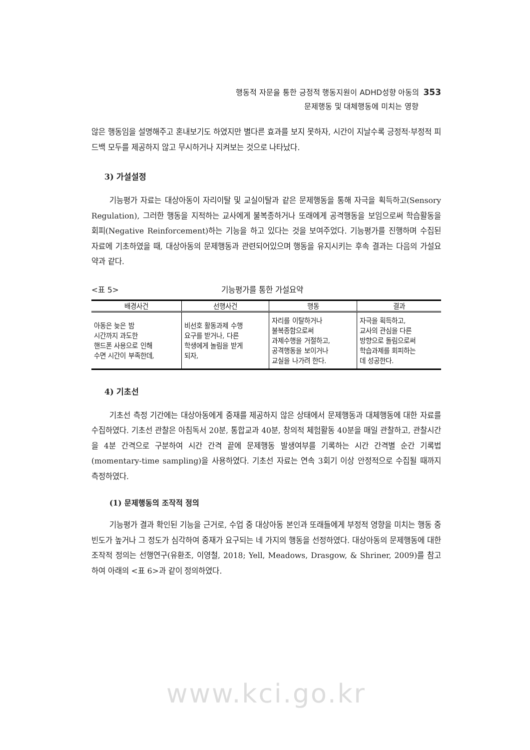행동적 자문을 통한 긍정적 행동지원이 ADHD성향 아동의 353
문제행동 및 대체행동에 미치는 영향
않은 행동임을 설명해주고 혼내보기도 하였지만 별다른 효과를 보지 못하자, 시간이 지날수록 긍정적·부정적 피드백 모두를 제공하지 않고 무시하거나 지켜보는 것으로 나타났다.
3) 가설설정
기능평가 자료는 대상아동이 자리이탈 및 교실이탈과 같은 문제행동을 통해 자극을 획득하고(Sensory Regulation), 그러한 행동을 지적하는 교사에게 불복종하거나 또래에게 공격행동을 보임으로써 학습활동을 회피(Negative Reinforcement)하는 기능을 하고 있다는 것을 보여주었다. 기능평가를 진행하며 수집된 자료에 기초하였을 때, 대상아동의 문제행동과 관련되어있으며 행동을 유지시키는 후속 결과는 다음의 가설요약과 같다.
<표 5> 기능평가를 통한 가설요약
| 배경사건 | 선행사건 | 행동 | 결과 |
| --- | --- | --- | --- |
| 아동은 늦은 밤 시간까지 과도한 핸드폰 사용으로 인해 수면 시간이 부족한데, | 비선호 활동과제 수행 요구를 받거나, 다른 학생에게 놀림을 받게 되자, | 자리를 이탈하거나 불복종함으로써 과제수행을 거절하고, 공격행동을 보이거나 교실을 나가려 한다. | 자극을 획득하고, 교사의 관심을 다른 방향으로 돌림으로써 학습과제를 회피하는 데 성공한다. |
4) 기초선
기초선 측정 기간에는 대상아동에게 중재를 제공하지 않은 상태에서 문제행동과 대체행동에 대한 자료를 수집하였다. 기초선 관찰은 아침독서 20분, 통합교과 40분, 창의적 체험활동 40분을 매일 관찰하고, 관찰시간을 4분 간격으로 구분하여 시간 간격 끝에 문제행동 발생여부를 기록하는 시간 간격별 순간 기록법(momentary-time sampling)을 사용하였다. 기초선 자료는 연속 3회기 이상 안정적으로 수집될 때까지 측정하였다.
(1) 문제행동의 조작적 정의
기능평가 결과 확인된 기능을 근거로, 수업 중 대상아동 본인과 또래들에게 부정적 영향을 미치는 행동 중 빈도가 높거나 그 정도가 심각하여 중재가 요구되는 네 가지의 행동을 선정하였다. 대상아동의 문제행동에 대한 조작적 정의는 선행연구(유환조, 이영철, 2018; Yell, Meadows, Drasgow, & Shriner, 2009)를 참고하여 아래의 <표 6>과 같이 정의하였다.
www.kci.go.kr